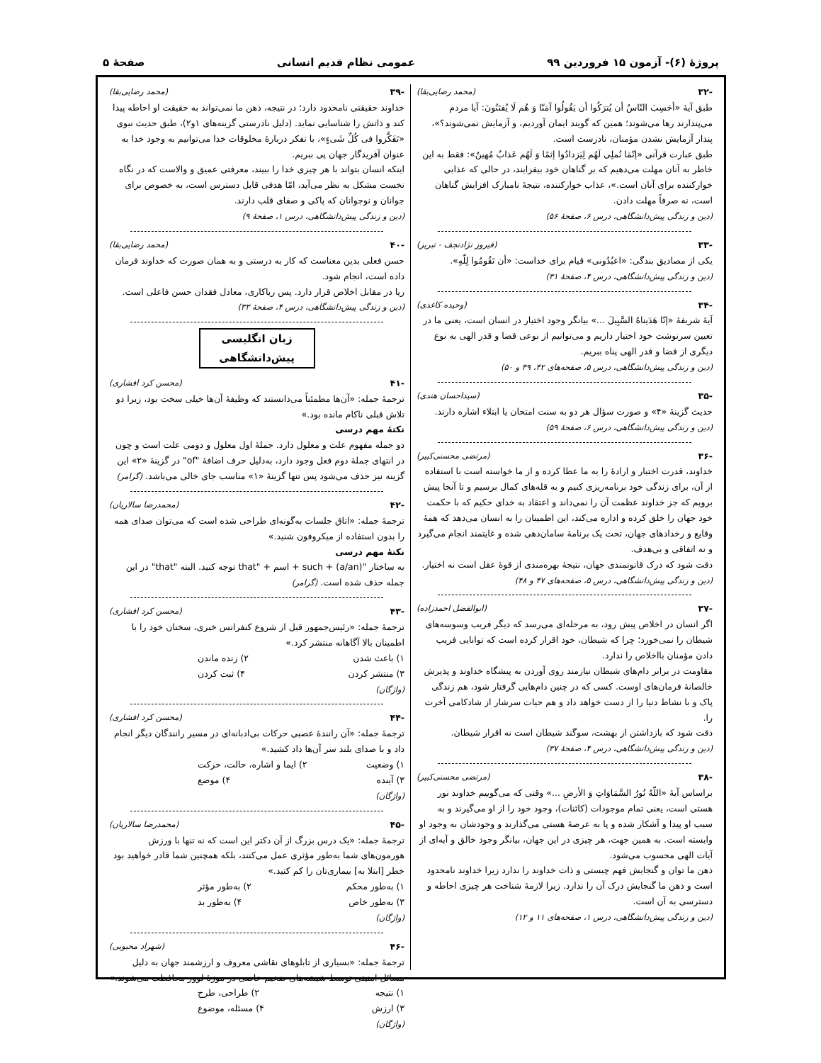پروژهٔ (۶)- آزمون ۱۵ فروردین ۹۹ عمومی نظام قدیم انسانی صفحهٔ ۵
-۳۲ (محمد رضایی‌بقا)
طبق آیهٔ «أحَسِبَ النّاسُ أن یُترَکُوا أن یَقُولُوا آمَنّا وَ هُم لَا یُفتَنُونَ: آیا مردم می‌پندارند رها می‌شوند؛ همین که گویند ایمان آوردیم، و آزمایش نمی‌شوند؟»، پندار آزمایش نشدن مؤمنان، نادرست است.
طبق عبارت قرآنی «إنّمَا نُملِی لَهُم لِیَزدادُوا إثمًا وَ لَهُم عَذابٌ مُهینٌ»: فقط به این خاطر به آنان مهلت می‌دهیم که بر گناهان خود بیفزایند، در حالی که عذابی خوارکننده برای آنان است.»، عذاب خوارکننده، نتیجهٔ نامبارک افزایش گناهان است، نه صرفاً مهلت دادن.
(دین و زندگی پیش‌دانشگاهی، درس ۶، صفحهٔ ۵۶)
-۳۳ (فیروز نژادنجف - تبریز)
یکی از مصادیق بندگی: «اعبُدُونی» قیام برای خداست: «أن تَقُومُوا لِلّهِ».
(دین و زندگی پیش‌دانشگاهی، درس ۴، صفحهٔ ۳۱)
-۳۴ (وحیده کاغذی)
آیهٔ شریفهٔ «إنّا هَدَیناهُ السَّبِیلَ ...» بیانگر وجود اختیار در انسان است، یعنی ما در تعیین سرنوشت خود اختیار داریم و می‌توانیم از نوعی قضا و قدر الهی به نوع دیگری از قضا و قدر الهی پناه ببریم.
(دین و زندگی پیش‌دانشگاهی، درس ۵، صفحه‌های ۴۲، ۴۹ و ۵۰)
-۳۵ (سیداحسان هندی)
حدیث گزینهٔ «۴» و صورت سؤال هر دو به سنت امتحان یا ابتلاء اشاره دارند.
(دین و زندگی پیش‌دانشگاهی، درس ۶، صفحهٔ ۵۹)
-۳۶ (مرتضی محسنی‌کبیر)
خداوند، قدرت اختیار و ارادهٔ را به ما عطا کرده و از ما خواسته است با استفاده از آن، برای زندگی خود برنامه‌ریزی کنیم و به قله‌های کمال برسیم و تا آنجا پیش برویم که جز خداوند عظمت آن را نمی‌داند و اعتقاد به خدای حکیم که با حکمت خود جهان را خلق کرده و اداره می‌کند، این اطمینان را به انسان می‌دهد که همهٔ وقایع و رخدادهای جهان، تحت یک برنامهٔ سامان‌دهی شده و غایتمند انجام می‌گیرد و نه اتفاقی و بی‌هدف.
دقت شود که درک قانونمندی جهان، نتیجهٔ بهره‌مندی از قوهٔ عقل است نه اختیار.
(دین و زندگی پیش‌دانشگاهی، درس ۵، صفحه‌های ۴۷ و ۴۸)
-۳۷ (ابوالفضل احمدزاده)
اگر انسان در اخلاص پیش رود، به مرحله‌ای می‌رسد که دیگر فریب وسوسه‌های شیطان را نمی‌خورد؛ چرا که شیطان، خود اقرار کرده است که توانایی فریب دادن مؤمنان بااخلاص را ندارد.
مقاومت در برابر دام‌های شیطان نیازمند روی آوردن به پیشگاه خداوند و پذیرش خالصانهٔ فرمان‌های اوست. کسی که در چنین دام‌هایی گرفتار شود، هم زندگی پاک و با نشاط دنیا را از دست خواهد داد و هم حیات سرشار از شادکامی آخرت را.
دقت شود که بازداشتن از بهشت، سوگند شیطان است نه اقرار شیطان.
(دین و زندگی پیش‌دانشگاهی، درس ۴، صفحهٔ ۳۷)
-۳۸ (مرتضی محسنی‌کبیر)
براساس آیهٔ «اللّهُ نُورُ السَّمَاوَاتِ وَ الأرضِ ...» وقتی که می‌گوییم خداوند نور هستی است، یعنی تمام موجودات (کائنات)، وجود خود را از او می‌گیرند و به سبب او پیدا و آشکار شده و پا به عرصهٔ هستی می‌گذارند و وجودشان به وجود او وابسته است. به همین جهت، هر چیزی در این جهان، بیانگر وجود خالق و آیه‌ای از آیات الهی محسوب می‌شود.
ذهن ما توان و گنجایش فهم چیستی و ذات خداوند را ندارد زیرا خداوند نامحدود است و ذهن ما گنجایش درک آن را ندارد. زیرا لازمهٔ شناخت هر چیزی احاطه و دسترسی به آن است.
(دین و زندگی پیش‌دانشگاهی، درس ۱، صفحه‌های ۱۱ و ۱۲)
-۳۹ (محمد رضایی‌بقا)
خداوند حقیقتی نامحدود دارد؛ در نتیجه، ذهن ما نمی‌تواند به حقیقت او احاطه پیدا کند و ذاتش را شناسایی نماید. (دلیل نادرستی گزینه‌های ۱و۲)، طبق حدیث نبوی «تَفَکَّروا فی کُلِّ شَیءٍ»، با تفکر دربارهٔ مخلوقات خدا می‌توانیم به وجود خدا به عنوان آفریدگار جهان پی ببریم.
اینکه انسان بتواند با هر چیزی خدا را ببیند، معرفتی عمیق و والاست که در نگاه نخست مشکل به نظر می‌آید، امّا هدفی قابل دسترس است، به خصوص برای جوانان و نوجوانان که پاکی و صفای قلب دارند.
(دین و زندگی پیش‌دانشگاهی، درس ۱، صفحهٔ ۹)
-۴۰ (محمد رضایی‌بقا)
حسن فعلی بدین معناست که کار به درستی و به همان صورت که خداوند فرمان داده است، انجام شود.
ریا در مقابل اخلاص قرار دارد. پس ریاکاری، معادل فقدان حسن فاعلی است.
(دین و زندگی پیش‌دانشگاهی، درس ۴، صفحهٔ ۳۳)
زبان انگلیسی پیش‌دانشگاهی
-۴۱ (محسن کرد افشاری)
ترجمهٔ جمله: «آن‌ها مطمئناً می‌دانستند که وظیفهٔ آن‌ها خیلی سخت بود، زیرا دو تلاش قبلی ناکام مانده بود.»
نکتهٔ مهم درسی
دو جمله مفهوم علت و معلول دارد. جملهٔ اول معلول و دومی علت است و چون در انتهای جملهٔ دوم فعل وجود دارد، به‌دلیل حرف اضافهٔ "of" در گزینهٔ «۲» این گزینه نیز حذف می‌شود پس تنها گزینهٔ «۱» مناسب جای خالی می‌باشد. (گرامر)
-۴۲ (محمدرضا سالاریان)
ترجمهٔ جمله: «اتاق جلسات به‌گونه‌ای طراحی شده است که می‌توان صدای همه را بدون استفاده از میکروفون شنید.»
نکتهٔ مهم درسی
به ساختار "such + (a/an) + اسم + "that توجه کنید. البته "that" در این جمله حذف شده است. (گرامر)
-۴۳ (محسن کرد افشاری)
ترجمهٔ جمله: «رئیس‌جمهور قبل از شروع کنفرانس خبری، سخنان خود را با اطمینان بالا آگاهانه منتشر کرد.»
۱) باعث شدن ۲) زنده ماندن
۳) منتشر کردن ۴) ثبت کردن
(واژگان)
-۴۴ (محسن کرد افشاری)
ترجمهٔ جمله: «آن رانندهٔ عصبی حرکات بی‌ادبانه‌ای در مسیر رانندگان دیگر انجام داد و با صدای بلند سر آن‌ها داد کشید.»
۱) وضعیت ۲) ایما و اشاره، حالت، حرکت
۳) آینده ۴) موضع
(واژگان)
-۴۵ (محمدرضا سالاریان)
ترجمهٔ جمله: «یک درس بزرگ از آن دکتر این است که نه تنها با ورزش هورمون‌های شما به‌طور مؤثری عمل می‌کنند، بلکه همچنین شما قادر خواهید بود خطر [ابتلا به] بیماری‌تان را کم کنید.»
۱) به‌طور محکم ۲) به‌طور مؤثر
۳) به‌طور خاص ۴) به‌طور بد
(واژگان)
-۴۶ (شهراد محبوبی)
ترجمهٔ جمله: «بسیاری از تابلوهای نقاشی معروف و ارزشمند جهان به دلیل مسائل امنیتی توسط شیشه‌های ضخیم خاصی در موزهٔ لوور محافظت می‌شوند.»
۱) نتیجه ۲) طراحی، طرح
۳) ارزش ۴) مسئله، موضوع
(واژگان)